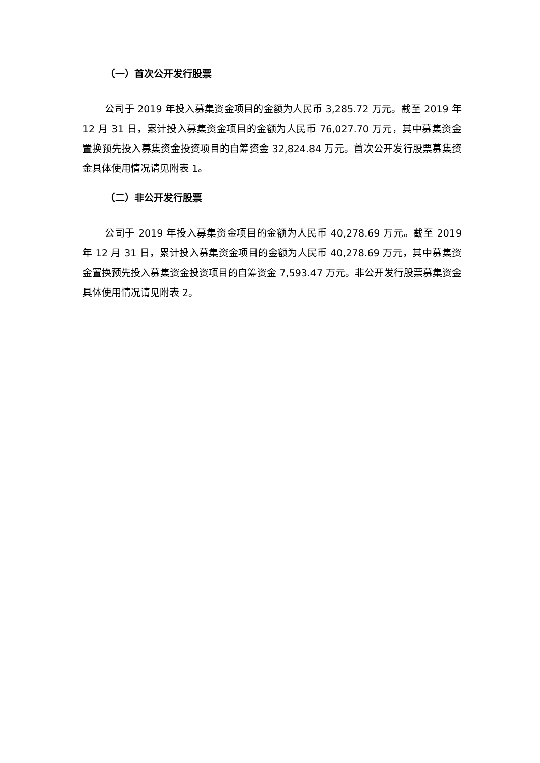（一）首次公开发行股票
公司于 2019 年投入募集资金项目的金额为人民币 3,285.72 万元。截至 2019 年 12 月 31 日，累计投入募集资金项目的金额为人民币 76,027.70 万元，其中募集资金置换预先投入募集资金投资项目的自筹资金 32,824.84 万元。首次公开发行股票募集资金具体使用情况请见附表 1。
（二）非公开发行股票
公司于 2019 年投入募集资金项目的金额为人民币 40,278.69 万元。截至 2019 年 12 月 31 日，累计投入募集资金项目的金额为人民币 40,278.69 万元，其中募集资金置换预先投入募集资金投资项目的自筹资金 7,593.47 万元。非公开发行股票募集资金具体使用情况请见附表 2。